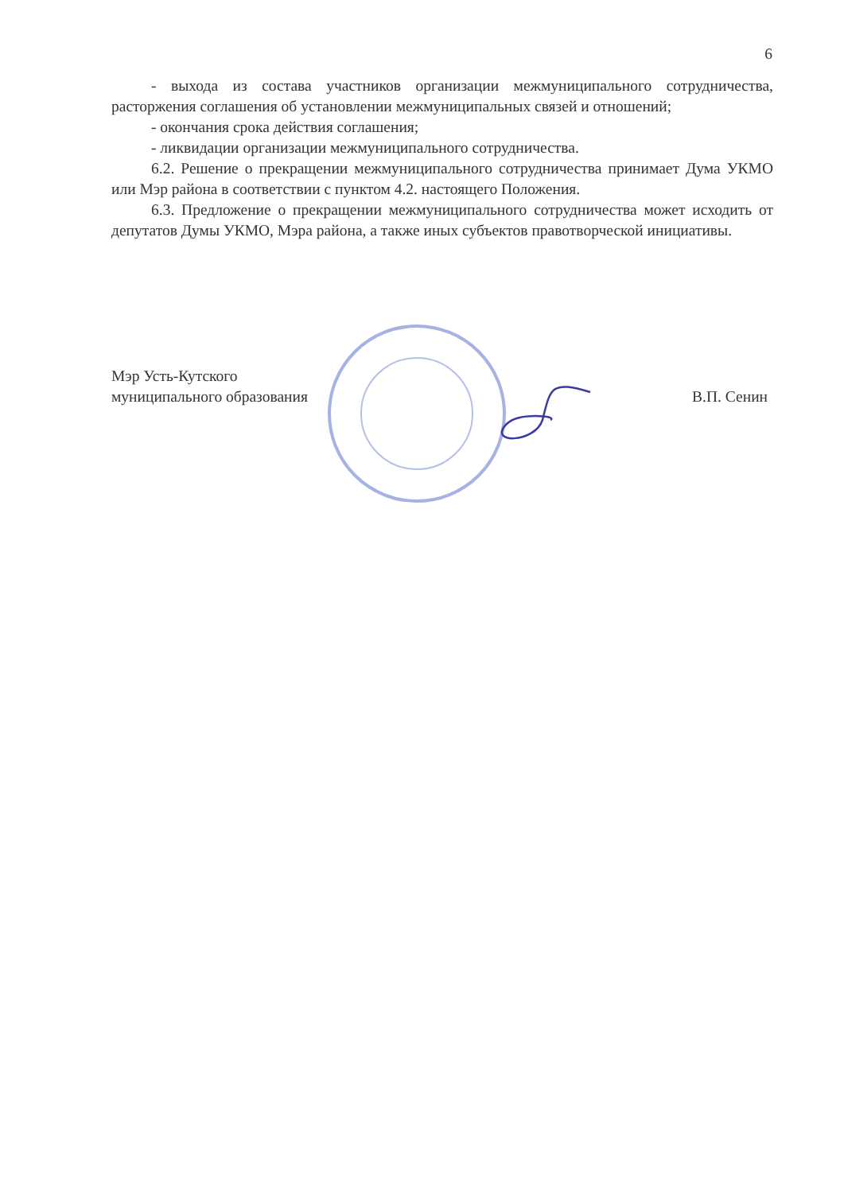6
- выхода из состава участников организации межмуниципального сотрудничества, расторжения соглашения об установлении межмуниципальных связей и отношений;
- окончания срока действия соглашения;
- ликвидации организации межмуниципального сотрудничества.
6.2. Решение о прекращении межмуниципального сотрудничества принимает Дума УКМО или Мэр района в соответствии с пунктом 4.2. настоящего Положения.
6.3. Предложение о прекращении межмуниципального сотрудничества может исходить от депутатов Думы УКМО, Мэра района, а также иных субъектов правотворческой инициативы.
Мэр Усть-Кутского
муниципального образования
В.П. Сенин